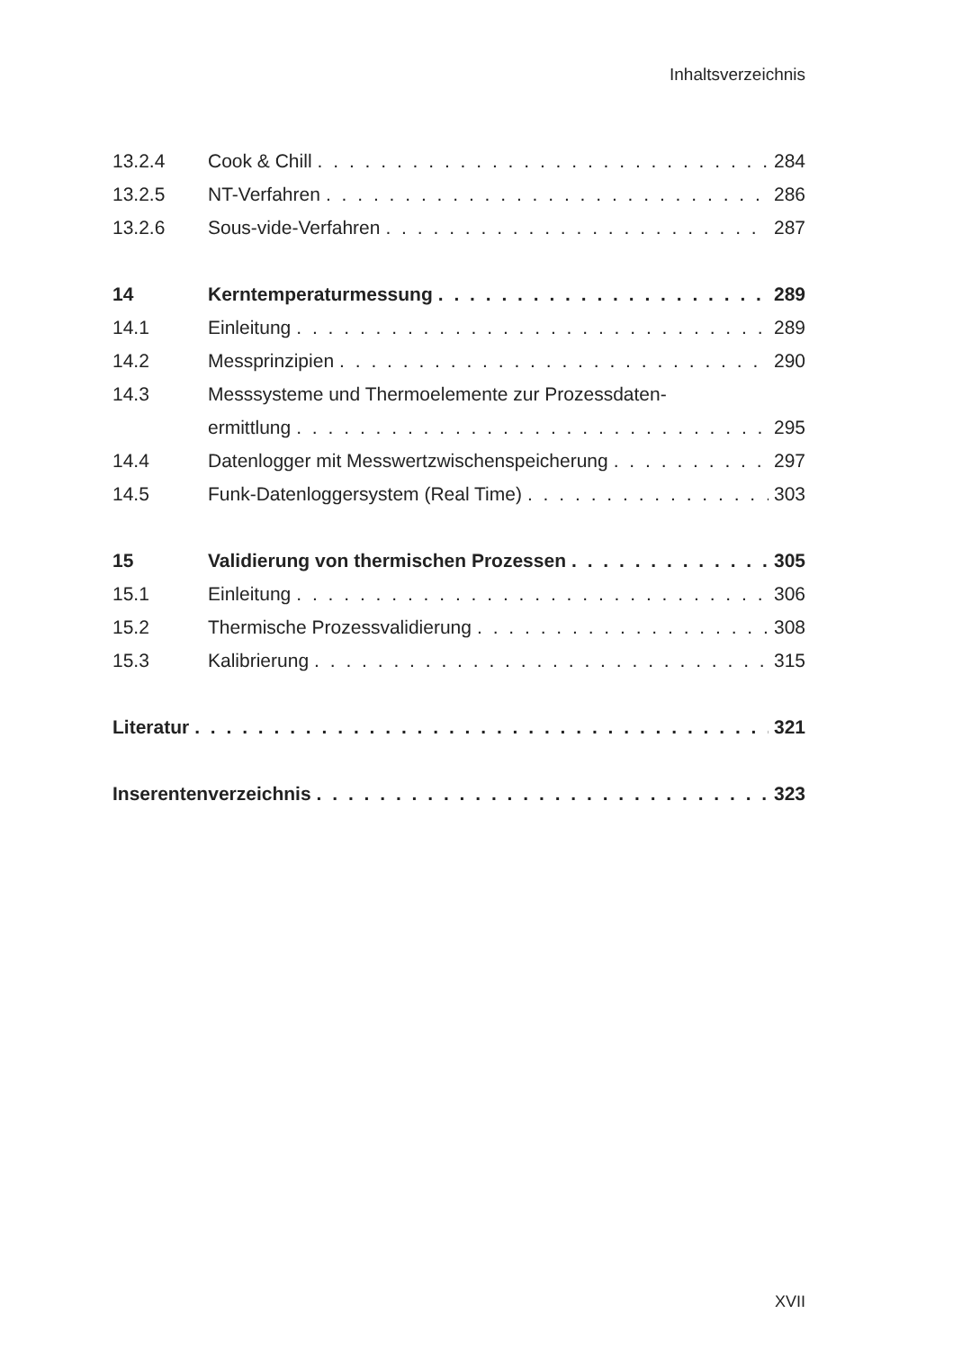Inhaltsverzeichnis
13.2.4 Cook & Chill 284
13.2.5 NT-Verfahren 286
13.2.6 Sous-vide-Verfahren 287
14 Kerntemperaturmessung 289
14.1 Einleitung 289
14.2 Messprinzipien 290
14.3 Messsysteme und Thermoelemente zur Prozessdaten-
ermittlung 295
14.4 Datenlogger mit Messwertzwischenspeicherung 297
14.5 Funk-Datenloggersystem (Real Time) 303
15 Validierung von thermischen Prozessen 305
15.1 Einleitung 306
15.2 Thermische Prozessvalidierung 308
15.3 Kalibrierung 315
Literatur 321
Inserentenverzeichnis 323
XVII